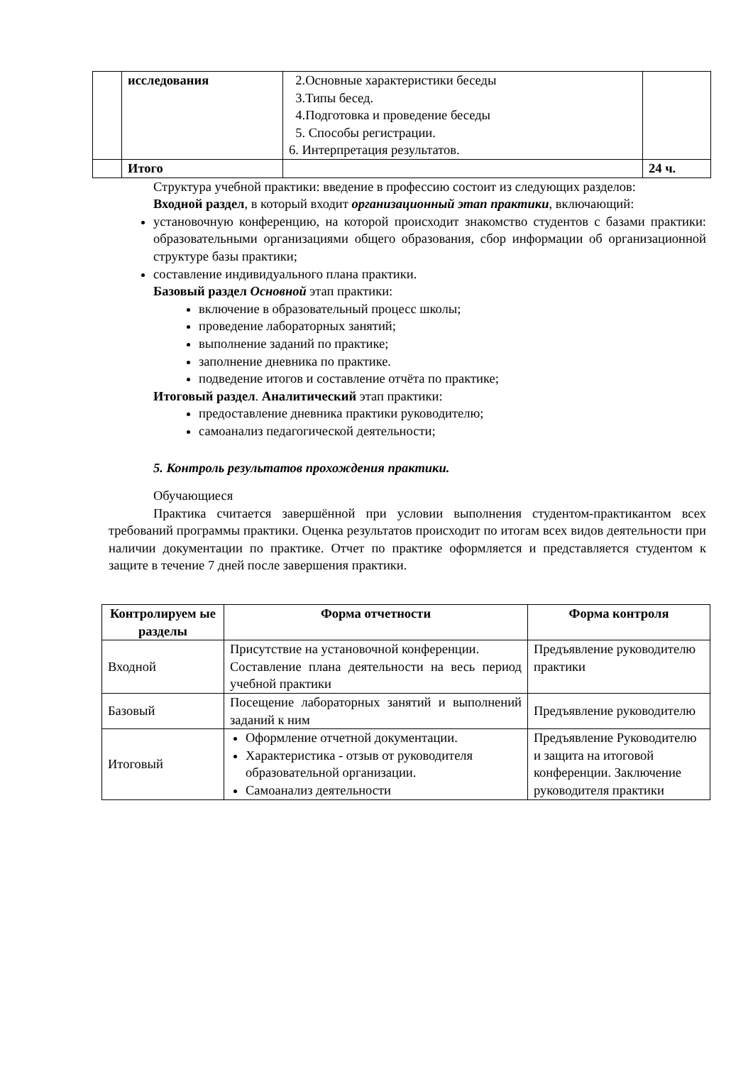| | исследования | 2.Основные характеристики беседы 3.Типы бесед. 4.Подготовка и проведение беседы 5. Способы регистрации. 6. Интерпретация результатов. | |
| | Итого | | 24 ч. |
Структура учебной практики: введение в профессию состоит из следующих разделов:
Входной раздел, в который входит организационный этап практики, включающий:
установочную конференцию, на которой происходит знакомство студентов с базами практики: образовательными организациями общего образования, сбор информации об организационной структуре базы практики;
составление индивидуального плана практики.
Базовый раздел Основной этап практики:
включение в образовательный процесс школы;
проведение лабораторных занятий;
выполнение заданий по практике;
заполнение дневника по практике.
подведение итогов и составление отчёта по практике;
Итоговый раздел. Аналитический этап практики:
предоставление дневника практики руководителю;
самоанализ педагогической деятельности;
5. Контроль результатов прохождения практики.
Обучающиеся
Практика считается завершённой при условии выполнения студентом-практикантом всех требований программы практики. Оценка результатов происходит по итогам всех видов деятельности при наличии документации по практике. Отчет по практике оформляется и представляется студентом к защите в течение 7 дней после завершения практики.
| Контролируем ые разделы | Форма отчетности | Форма контроля |
| --- | --- | --- |
| Входной | Присутствие на установочной конференции. Составление плана деятельности на весь период учебной практики | Предъявление руководителю практики |
| Базовый | Посещение лабораторных занятий и выполнений заданий к ним | Предъявление руководителю |
| Итоговый | Оформление отчетной документации. Характеристика - отзыв от руководителя образовательной организации. Самоанализ деятельности | Предъявление Руководителю и защита на итоговой конференции. Заключение руководителя практики |